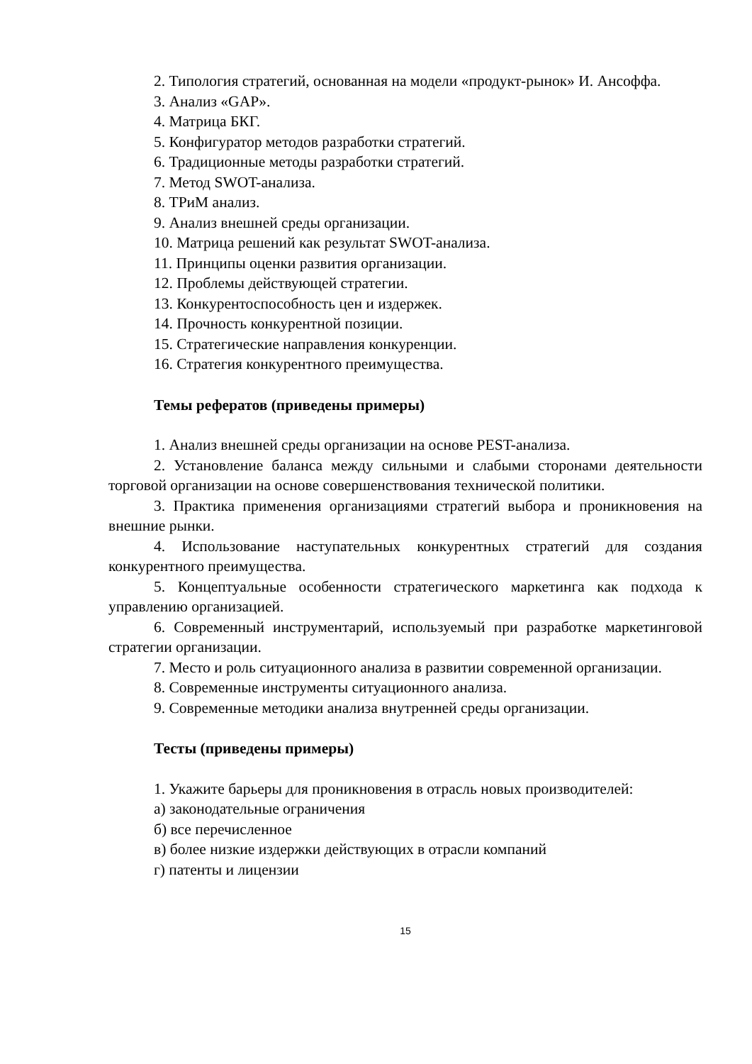2. Типология стратегий, основанная на модели «продукт-рынок» И. Ансоффа.
3. Анализ «GAP».
4. Матрица БКГ.
5. Конфигуратор методов разработки стратегий.
6. Традиционные методы разработки стратегий.
7. Метод SWOT-анализа.
8. ТРиМ анализ.
9. Анализ внешней среды организации.
10. Матрица решений как результат SWOT-анализа.
11. Принципы оценки развития организации.
12. Проблемы действующей стратегии.
13. Конкурентоспособность цен и издержек.
14. Прочность конкурентной позиции.
15. Стратегические направления конкуренции.
16. Стратегия конкурентного преимущества.
Темы рефератов (приведены примеры)
1. Анализ внешней среды организации на основе PEST-анализа.
2. Установление баланса между сильными и слабыми сторонами деятельности торговой организации на основе совершенствования технической политики.
3. Практика применения организациями стратегий выбора и проникновения на внешние рынки.
4. Использование наступательных конкурентных стратегий для создания конкурентного преимущества.
5. Концептуальные особенности стратегического маркетинга как подхода к управлению организацией.
6. Современный инструментарий, используемый при разработке маркетинговой стратегии организации.
7. Место и роль ситуационного анализа в развитии современной организации.
8. Современные инструменты ситуационного анализа.
9. Современные методики анализа внутренней среды организации.
Тесты (приведены примеры)
1. Укажите барьеры для проникновения в отрасль новых производителей:
а) законодательные ограничения
б) все перечисленное
в) более низкие издержки действующих в отрасли компаний
г) патенты и лицензии
15